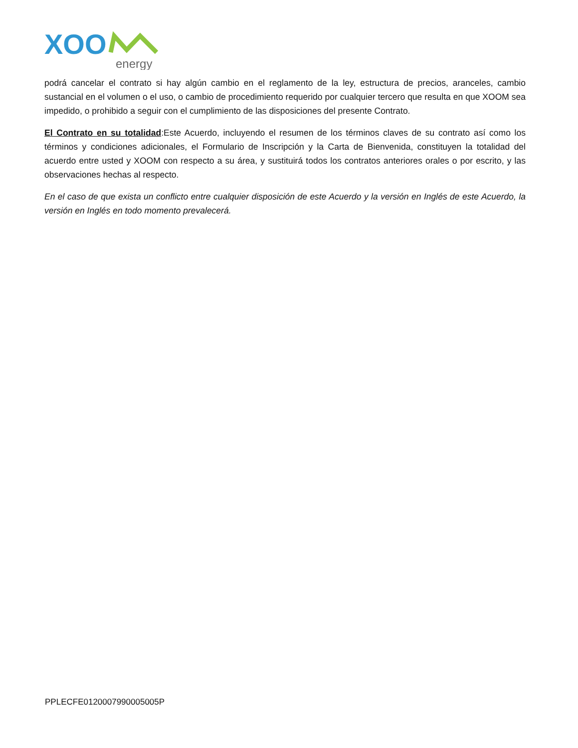XOO
energy
podrá cancelar el contrato si hay algún cambio en el reglamento de la ley, estructura de precios, aranceles, cambio sustancial en el volumen o el uso, o cambio de procedimiento requerido por cualquier tercero que resulta en que XOOM sea impedido, o prohibido a seguir con el cumplimiento de las disposiciones del presente Contrato.
El Contrato en su totalidad:Este Acuerdo, incluyendo el resumen de los términos claves de su contrato así como los términos y condiciones adicionales, el Formulario de Inscripción y la Carta de Bienvenida, constituyen la totalidad del acuerdo entre usted y XOOM con respecto a su área, y sustituirá todos los contratos anteriores orales o por escrito, y las observaciones hechas al respecto.
En el caso de que exista un conflicto entre cualquier disposición de este Acuerdo y la versión en Inglés de este Acuerdo, la versión en Inglés en todo momento prevalecerá.
PPLECFE0120007990005005P